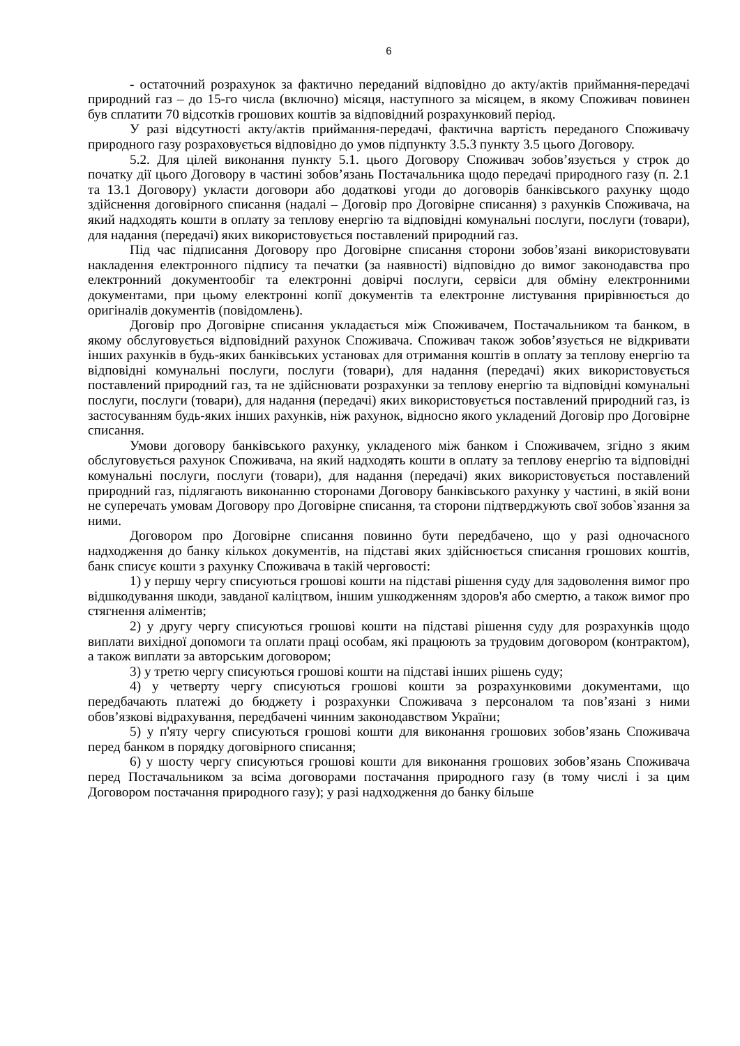6
- остаточний розрахунок за фактично переданий відповідно до акту/актів приймання-передачі природний газ – до 15-го числа (включно) місяця, наступного за місяцем, в якому Споживач повинен був сплатити 70 відсотків грошових коштів за відповідний розрахунковий період.
У разі відсутності акту/актів приймання-передачі, фактична вартість переданого Споживачу природного газу розраховується відповідно до умов підпункту 3.5.3 пункту 3.5 цього Договору.
5.2. Для цілей виконання пункту 5.1. цього Договору Споживач зобов’язується у строк до початку дії цього Договору в частині зобов’язань Постачальника щодо передачі природного газу (п. 2.1 та 13.1 Договору) укласти договори або додаткові угоди до договорів банківського рахунку щодо здійснення договірного списання (надалі – Договір про Договірне списання) з рахунків Споживача, на який надходять кошти в оплату за теплову енергію та відповідні комунальні послуги, послуги (товари), для надання (передачі) яких використовується поставлений природний газ.
Під час підписання Договору про Договірне списання сторони зобов’язані використовувати накладення електронного підпису та печатки (за наявності) відповідно до вимог законодавства про електронний документообіг та електронні довірчі послуги, сервіси для обміну електронними документами, при цьому електронні копії документів та електронне листування прирівнюється до оригіналів документів (повідомлень).
Договір про Договірне списання укладається між Споживачем, Постачальником та банком, в якому обслуговується відповідний рахунок Споживача. Споживач також зобов’язується не відкривати інших рахунків в будь-яких банківських установах для отримання коштів в оплату за теплову енергію та відповідні комунальні послуги, послуги (товари), для надання (передачі) яких використовується поставлений природний газ, та не здійснювати розрахунки за теплову енергію та відповідні комунальні послуги, послуги (товари), для надання (передачі) яких використовується поставлений природний газ, із застосуванням будь-яких інших рахунків, ніж рахунок, відносно якого укладений Договір про Договірне списання.
Умови договору банківського рахунку, укладеного між банком і Споживачем, згідно з яким обслуговується рахунок Споживача, на який надходять кошти в оплату за теплову енергію та відповідні комунальні послуги, послуги (товари), для надання (передачі) яких використовується поставлений природний газ, підлягають виконанню сторонами Договору банківського рахунку у частині, в якій вони не суперечать умовам Договору про Договірне списання, та сторони підтверджують свої зобов`язання за ними.
Договором про Договірне списання повинно бути передбачено, що у разі одночасного надходження до банку кількох документів, на підставі яких здійснюється списання грошових коштів, банк списує кошти з рахунку Споживача в такій черговості:
1) у першу чергу списуються грошові кошти на підставі рішення суду для задоволення вимог про відшкодування шкоди, завданої каліцтвом, іншим ушкодженням здоров'я або смертю, а також вимог про стягнення аліментів;
2) у другу чергу списуються грошові кошти на підставі рішення суду для розрахунків щодо виплати вихідної допомоги та оплати праці особам, які працюють за трудовим договором (контрактом), а також виплати за авторським договором;
3) у третю чергу списуються грошові кошти на підставі інших рішень суду;
4) у четверту чергу списуються грошові кошти за розрахунковими документами, що передбачають платежі до бюджету і розрахунки Споживача з персоналом та пов’язані з ними обов’язкові відрахування, передбачені чинним законодавством України;
5) у п'яту чергу списуються грошові кошти для виконання грошових зобов’язань Споживача перед банком в порядку договірного списання;
6) у шосту чергу списуються грошові кошти для виконання грошових зобов’язань Споживача перед Постачальником за всіма договорами постачання природного газу (в тому числі і за цим Договором постачання природного газу); у разі надходження до банку більше